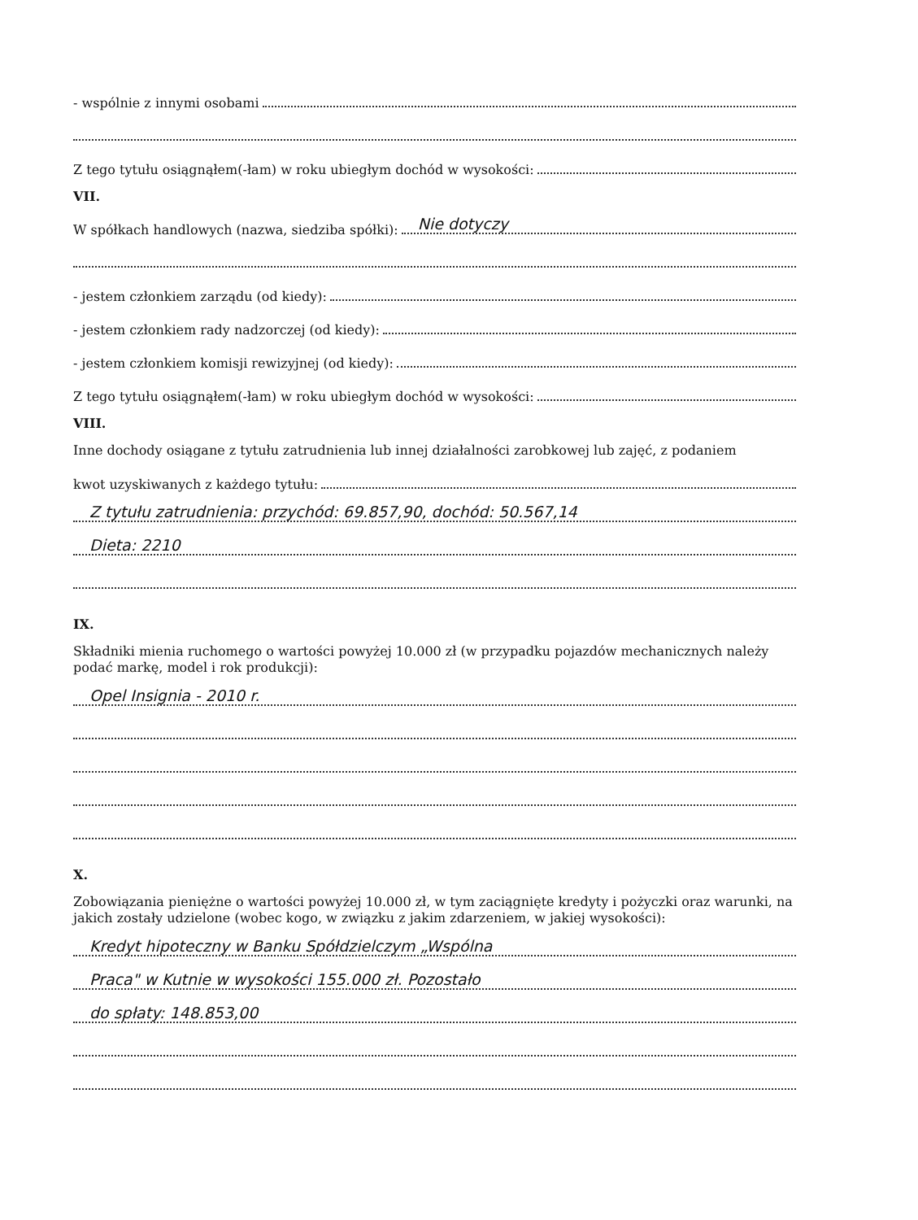- wspólnie z innymi osobami
Z tego tytułu osiągnąłem(-łam) w roku ubiegłym dochód w wysokości:
VII.
W spółkach handlowych (nazwa, siedziba spółki): Nie dotyczy
- jestem członkiem zarządu (od kiedy):
- jestem członkiem rady nadzorczej (od kiedy):
- jestem członkiem komisji rewizyjnej (od kiedy):
Z tego tytułu osiągnąłem(-łam) w roku ubiegłym dochód w wysokości:
VIII.
Inne dochody osiągane z tytułu zatrudnienia lub innej działalności zarobkowej lub zajęć, z podaniem
kwot uzyskiwanych z każdego tytułu:
Z tytułu zatrudnienia: przychód: 69.857,90, dochód: 50.567,14
Dieta: 2210
IX.
Składniki mienia ruchomego o wartości powyżej 10.000 zł (w przypadku pojazdów mechanicznych należy podać markę, model i rok produkcji):
Opel Insignia - 2010 r.
X.
Zobowiązania pieniężne o wartości powyżej 10.000 zł, w tym zaciągnięte kredyty i pożyczki oraz warunki, na jakich zostały udzielone (wobec kogo, w związku z jakim zdarzeniem, w jakiej wysokości):
Kredyt hipoteczny w Banku Spółdzielczym „Wspólna
Praca" w Kutnie w wysokości 155.000 zł. Pozostało
do spłaty: 148.853,00